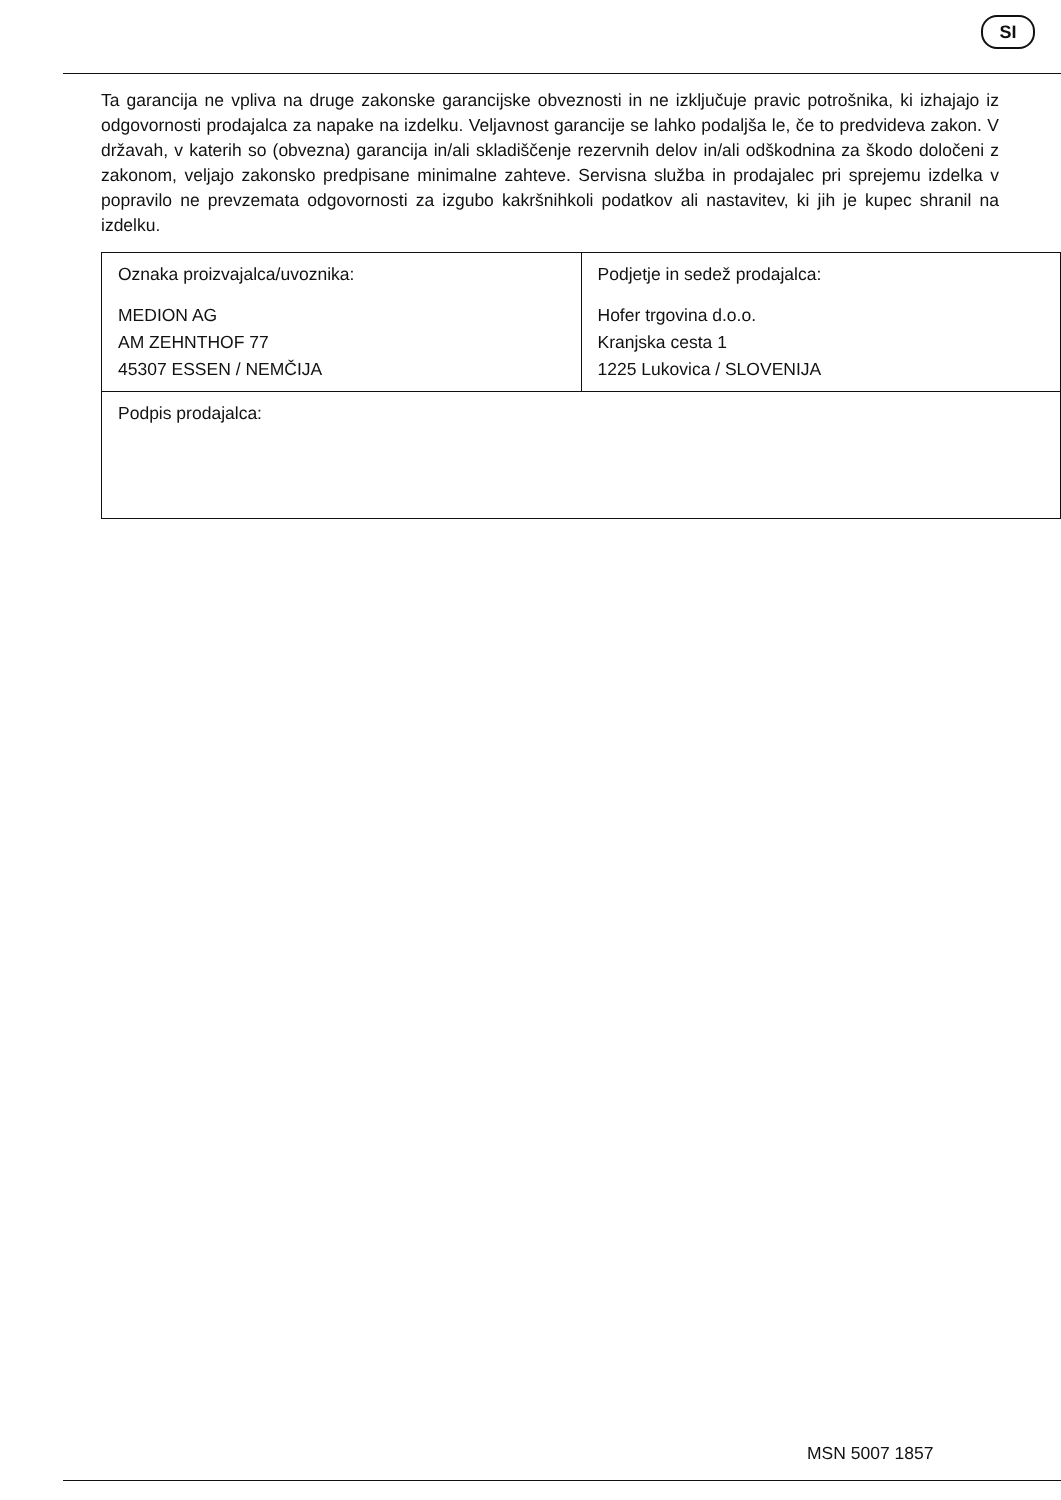SI
Ta garancija ne vpliva na druge zakonske garancijske obveznosti in ne izključuje pravic potrošnika, ki izhajajo iz odgovornosti prodajalca za napake na izdelku. Veljavnost garancije se lahko podaljša le, če to predvideva zakon. V državah, v katerih so (obvezna) garancija in/ali skladiščenje rezervnih delov in/ali odškodnina za škodo določeni z zakonom, veljajo zakonsko predpisane minimalne zahteve. Servisna služba in prodajalec pri sprejemu izdelka v popravilo ne prevzemata odgovornosti za izgubo kakršnihkoli podatkov ali nastavitev, ki jih je kupec shranil na izdelku.
| Oznaka proizvajalca/uvoznika: MEDION AG AM ZEHNTHOF 77 45307 ESSEN / NEMČIJA | Podjetje in sedež prodajalca: Hofer trgovina d.o.o. Kranjska cesta 1 1225 Lukovica / SLOVENIJA |
| Podpis prodajalca: | |
MSN 5007 1857